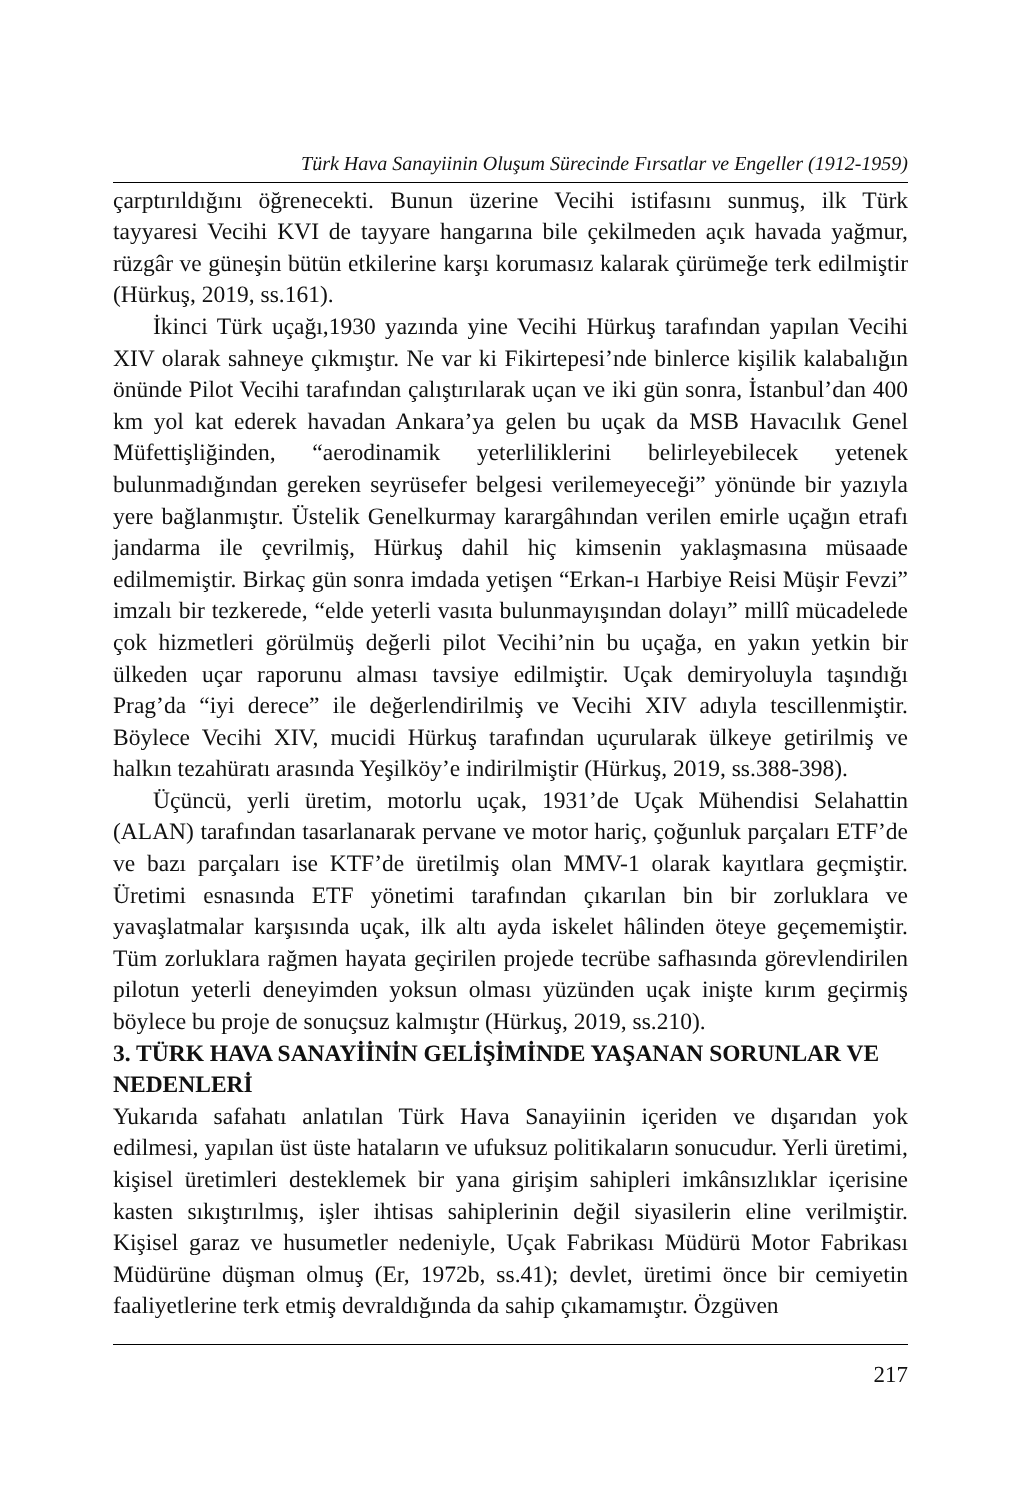Türk Hava Sanayiinin Oluşum Sürecinde Fırsatlar ve Engeller (1912-1959)
çarptırıldığını öğrenecekti. Bunun üzerine Vecihi istifasını sunmuş, ilk Türk tayyaresi Vecihi KVI de tayyare hangarına bile çekilmeden açık havada yağmur, rüzgâr ve güneşin bütün etkilerine karşı korumasız kalarak çürümeğe terk edilmiştir (Hürkuş, 2019, ss.161).
İkinci Türk uçağı,1930 yazında yine Vecihi Hürkuş tarafından yapılan Vecihi XIV olarak sahneye çıkmıştır. Ne var ki Fikirtepesi’nde binlerce kişilik kalabalığın önünde Pilot Vecihi tarafından çalıştırılarak uçan ve iki gün sonra, İstanbul’dan 400 km yol kat ederek havadan Ankara’ya gelen bu uçak da MSB Havacılık Genel Müfettişliğinden, “aerodinamik yeterliliklerini belirleyebilecek yetenek bulunmadığından gereken seyrüsefer belgesi verilemeyeceği” yönünde bir yazıyla yere bağlanmıştır. Üstelik Genelkurmay karargâhından verilen emirle uçağın etrafı jandarma ile çevrilmiş, Hürkuş dahil hiç kimsenin yaklaşmasına müsaade edilmemiştir. Birkaç gün sonra imdada yetişen “Erkan-ı Harbiye Reisi Müşir Fevzi” imzalı bir tezkerede, “elde yeterli vasıta bulunmayışından dolayı” millî mücadelede çok hizmetleri görülmüş değerli pilot Vecihi’nin bu uçağa, en yakın yetkin bir ülkeden uçar raporunu alması tavsiye edilmiştir. Uçak demiryoluyla taşındığı Prag’da “iyi derece” ile değerlendirilmiş ve Vecihi XIV adıyla tescillenmiştir. Böylece Vecihi XIV, mucidi Hürkuş tarafından uçurularak ülkeye getirilmiş ve halkın tezahüratı arasında Yeşilköy’e indirilmiştir (Hürkuş, 2019, ss.388-398).
Üçüncü, yerli üretim, motorlu uçak, 1931’de Uçak Mühendisi Selahattin (ALAN) tarafından tasarlanarak pervane ve motor hariç, çoğunluk parçaları ETF’de ve bazı parçaları ise KTF’de üretilmiş olan MMV-1 olarak kayıtlara geçmiştir. Üretimi esnasında ETF yönetimi tarafından çıkarılan bin bir zorluklara ve yavaşlatmalar karşısında uçak, ilk altı ayda iskelet hâlinden öteye geçememiştir. Tüm zorluklara rağmen hayata geçirilen projede tecrübe safhasında görevlendirilen pilotun yeterli deneyimden yoksun olması yüzünden uçak inişte kırım geçirmiş böylece bu proje de sonuçsuz kalmıştır (Hürkuş, 2019, ss.210).
3. TÜRK HAVA SANAYİİNİN GELİŞİMİNDE YAŞANAN SORUNLAR VE NEDENLERİ
Yukarıda safahatı anlatılan Türk Hava Sanayiinin içeriden ve dışarıdan yok edilmesi, yapılan üst üste hataların ve ufuksuz politikaların sonucudur. Yerli üretimi, kişisel üretimleri desteklemek bir yana girişim sahipleri imkânsızlıklar içerisine kasten sıkıştırılmış, işler ihtisas sahiplerinin değil siyasilerin eline verilmiştir. Kişisel garaz ve husumetler nedeniyle, Uçak Fabrikası Müdürü Motor Fabrikası Müdürüne düşman olmuş (Er, 1972b, ss.41); devlet, üretimi önce bir cemiyetin faaliyetlerine terk etmiş devraldığında da sahip çıkamamıştır. Özgüven
217